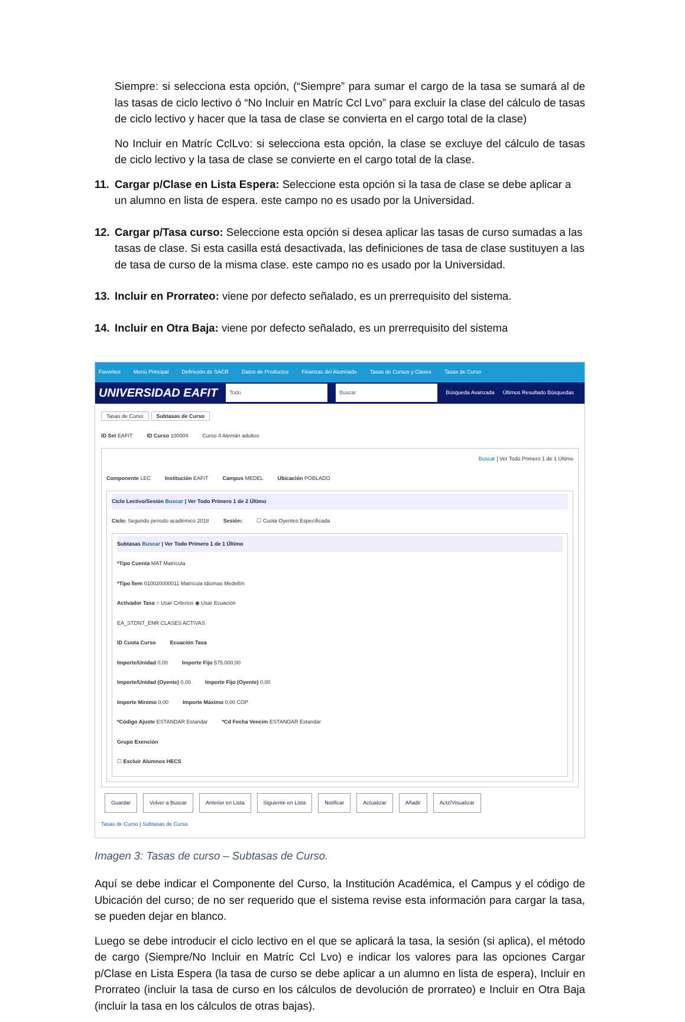Siempre: si selecciona esta opción, (“Siempre” para sumar el cargo de la tasa se sumará al de las tasas de ciclo lectivo ó “No Incluir en Matríc Ccl Lvo” para excluir la clase del cálculo de tasas de ciclo lectivo y hacer que la tasa de clase se convierta en el cargo total de la clase)
No Incluir en Matríc CclLvo: si selecciona esta opción, la clase se excluye del cálculo de tasas de ciclo lectivo y la tasa de clase se convierte en el cargo total de la clase.
11. Cargar p/Clase en Lista Espera: Seleccione esta opción si la tasa de clase se debe aplicar a un alumno en lista de espera. este campo no es usado por la Universidad.
12. Cargar p/Tasa curso: Seleccione esta opción si desea aplicar las tasas de curso sumadas a las tasas de clase. Si esta casilla está desactivada, las definiciones de tasa de clase sustituyen a las de tasa de curso de la misma clase. este campo no es usado por la Universidad.
13. Incluir en Prorrateo: viene por defecto señalado, es un prerrequisito del sistema.
14. Incluir en Otra Baja: viene por defecto señalado, es un prerrequisito del sistema
Favoritos Menú Principal Definición de SACR Datos de Productos Finanzas del Alumnado Tasas de Cursos y Clases Tasas de Curso
UNIVERSIDAD EAFIT Todo Buscar Búsqueda Avanzada Últimos Resultado Búsquedas
Tasas de Curso Subtasas de Curso
ID Set EAFIT ID Curso 100004 Curso 4 Alemán adultos
Buscar | Ver Todo Primero 1 de 1 Último
Componente LEC Institución EAFIT Campus MEDEL Ubicación POBLADO
Ciclo Lectivo/Sesión Buscar | Ver Todo Primero 1 de 2 Último
Ciclo: Segundo periodo académico 2018 Sesión: ☐ Cuota Oyentes Especificada
Subtasas Buscar | Ver Todo Primero 1 de 1 Último
*Tipo Cuenta MAT Matrícula
*Tipo Ítem 010020000011 Matrícula Idiomas Medellín
Activador Tasa ○ Usar Criterios ◉ Usar Ecuación
EA_STDNT_ENR CLASES ACTIVAS
ID Cuota Curso Ecuación Tasa
Importe/Unidad 0,00 Importe Fijo 575.000,00
Importe/Unidad (Oyente) 0,00 Importe Fijo (Oyente) 0,00
Importe Mínimo 0,00 Importe Máximo 0,00 COP
*Código Ajuste ESTANDAR Estandar *Cd Fecha Vencim ESTANDAR Estandar
Grupo Exención
☐ Excluir Alumnos HECS
Guardar Volver a Buscar Anterior en Lista Siguiente en Lista Notificar Actualizar Añadir Actz/Visualizar
Tasas de Curso | Subtasas de Curso
Imagen 3: Tasas de curso – Subtasas de Curso.
Aquí se debe indicar el Componente del Curso, la Institución Académica, el Campus y el código de Ubicación del curso; de no ser requerido que el sistema revise esta información para cargar la tasa, se pueden dejar en blanco.
Luego se debe introducir el ciclo lectivo en el que se aplicará la tasa, la sesión (si aplica), el método de cargo (Siempre/No Incluir en Matríc Ccl Lvo) e indicar los valores para las opciones Cargar p/Clase en Lista Espera (la tasa de curso se debe aplicar a un alumno en lista de espera), Incluir en Prorrateo (incluir la tasa de curso en los cálculos de devolución de prorrateo) e Incluir en Otra Baja (incluir la tasa en los cálculos de otras bajas).